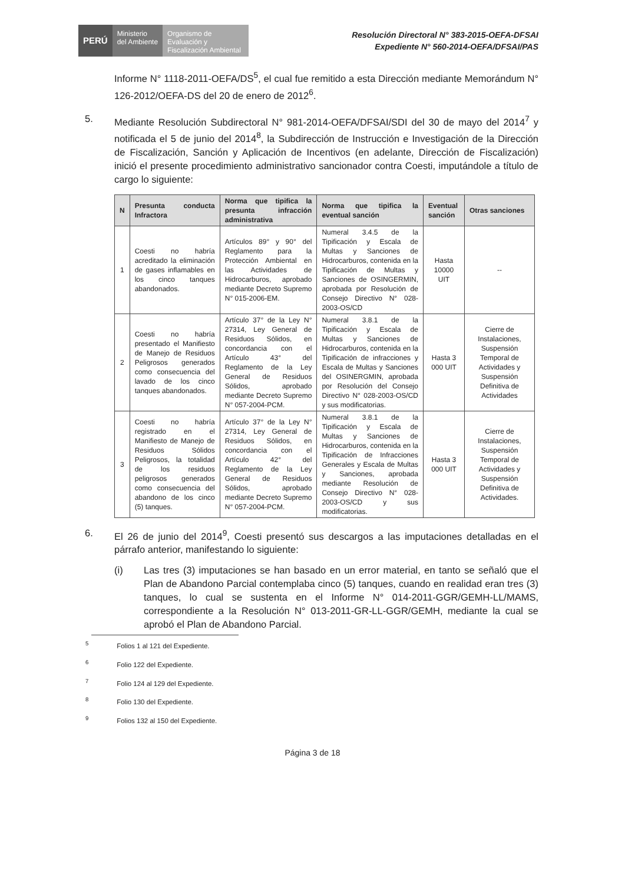PERÚ
Ministerio
del Ambiente
Organismo de Evaluación y Fiscalización Ambiental
Resolución Directoral N° 383-2015-OEFA-DFSAI
Expediente N° 560-2014-OEFA/DFSAI/PAS
Informe N° 1118-2011-OEFA/DS<sup>5</sup>, el cual fue remitido a esta Dirección mediante Memorándum N° 126-2012/OEFA-DS del 20 de enero de 2012<sup>6</sup>.
5. Mediante Resolución Subdirectoral N° 981-2014-OEFA/DFSAI/SDI del 30 de mayo del 2014<sup>7</sup> y notificada el 5 de junio del 2014<sup>8</sup>, la Subdirección de Instrucción e Investigación de la Dirección de Fiscalización, Sanción y Aplicación de Incentivos (en adelante, Dirección de Fiscalización) inició el presente procedimiento administrativo sancionador contra Coesti, imputándole a título de cargo lo siguiente:
| N | Presunta conducta Infractora | Norma que tipifica la presunta infracción administrativa | Norma que tipifica la eventual sanción | Eventual sanción | Otras sanciones |
| --- | --- | --- | --- | --- | --- |
| 1 | Coesti no habría acreditado la eliminación de gases inflamables en los cinco tanques abandonados. | Artículos 89° y 90° del Reglamento para la Protección Ambiental en las Actividades de Hidrocarburos, aprobado mediante Decreto Supremo N° 015-2006-EM. | Numeral 3.4.5 de la Tipificación y Escala de Multas y Sanciones de Hidrocarburos, contenida en la Tipificación de Multas y Sanciones de OSINGERMIN, aprobada por Resolución de Consejo Directivo N° 028-2003-OS/CD | Hasta 10000 UIT | -- |
| 2 | Coesti no habría presentado el Manifiesto de Manejo de Residuos Peligrosos generados como consecuencia del lavado de los cinco tanques abandonados. | Artículo 37° de la Ley N° 27314, Ley General de Residuos Sólidos, en concordancia con el Artículo 43° del Reglamento de la Ley General de Residuos Sólidos, aprobado mediante Decreto Supremo N° 057-2004-PCM. | Numeral 3.8.1 de la Tipificación y Escala de Multas y Sanciones de Hidrocarburos, contenida en la Tipificación de infracciones y Escala de Multas y Sanciones del OSINERGMIN, aprobada por Resolución del Consejo Directivo N° 028-2003-OS/CD y sus modificatorias. | Hasta 3 000 UIT | Cierre de Instalaciones, Suspensión Temporal de Actividades y Suspensión Definitiva de Actividades |
| 3 | Coesti no habría registrado en el Manifiesto de Manejo de Residuos Sólidos Peligrosos, la totalidad de los residuos peligrosos generados como consecuencia del abandono de los cinco (5) tanques. | Artículo 37° de la Ley N° 27314, Ley General de Residuos Sólidos, en concordancia con el Artículo 42° del Reglamento de la Ley General de Residuos Sólidos, aprobado mediante Decreto Supremo N° 057-2004-PCM. | Numeral 3.8.1 de la Tipificación y Escala de Multas y Sanciones de Hidrocarburos, contenida en la Tipificación de Infracciones Generales y Escala de Multas y Sanciones, aprobada mediante Resolución de Consejo Directivo N° 028-2003-OS/CD y sus modificatorias. | Hasta 3 000 UIT | Cierre de Instalaciones, Suspensión Temporal de Actividades y Suspensión Definitiva de Actividades. |
6. El 26 de junio del 2014<sup>9</sup>, Coesti presentó sus descargos a las imputaciones detalladas en el párrafo anterior, manifestando lo siguiente:
(i) Las tres (3) imputaciones se han basado en un error material, en tanto se señaló que el Plan de Abandono Parcial contemplaba cinco (5) tanques, cuando en realidad eran tres (3) tanques, lo cual se sustenta en el Informe N° 014-2011-GGR/GEMH-LL/MAMS, correspondiente a la Resolución N° 013-2011-GR-LL-GGR/GEMH, mediante la cual se aprobó el Plan de Abandono Parcial.
<sup>5</sup> Folios 1 al 121 del Expediente.
<sup>6</sup> Folio 122 del Expediente.
<sup>7</sup> Folio 124 al 129 del Expediente.
<sup>8</sup> Folio 130 del Expediente.
<sup>9</sup> Folios 132 al 150 del Expediente.
Página 3 de 18